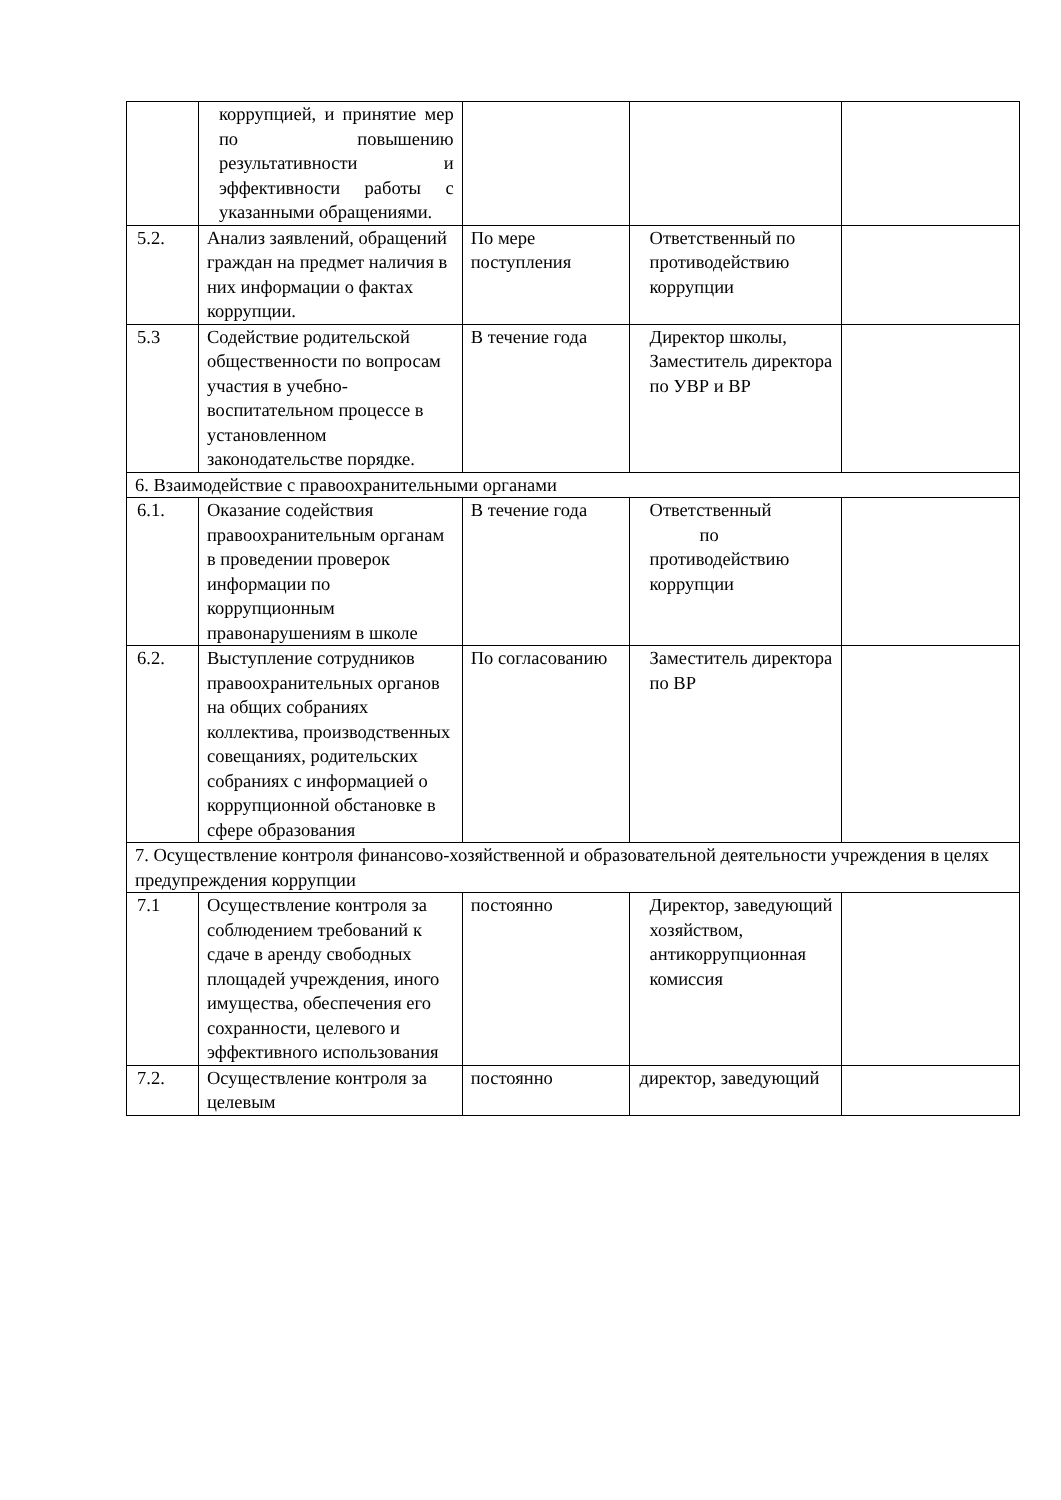| | коррупцией, и принятие мер по повышению результативности и эффективности работы с указанными обращениями. | | | |
| 5.2. | Анализ заявлений, обращений граждан на предмет наличия в них информации о фактах коррупции. | По мере поступления | Ответственный по противодействию коррупции | |
| 5.3 | Содействие родительской общественности по вопросам участия в учебно-воспитательном процессе в установленном законодательстве порядке. | В течение года | Директор школы, Заместитель директора по УВР и ВР | |
| 6. Взаимодействие с правоохранительными органами | | | | |
| 6.1. | Оказание содействия правоохранительным органам в проведении проверок информации по коррупционным правонарушениям в школе | В течение года | Ответственный по противодействию коррупции | |
| 6.2. | Выступление сотрудников правоохранительных органов на общих собраниях коллектива, производственных совещаниях, родительских собраниях с информацией о коррупционной обстановке в сфере образования | По согласованию | Заместитель директора по ВР | |
| 7. Осуществление контроля финансово-хозяйственной и образовательной деятельности учреждения в целях предупреждения коррупции | | | | |
| 7.1 | Осуществление контроля за соблюдением требований к сдаче в аренду свободных площадей учреждения, иного имущества, обеспечения его сохранности, целевого и эффективного использования | постоянно | Директор, заведующий хозяйством, антикоррупционная комиссия | |
| 7.2. | Осуществление контроля за целевым | постоянно | директор, заведующий | |